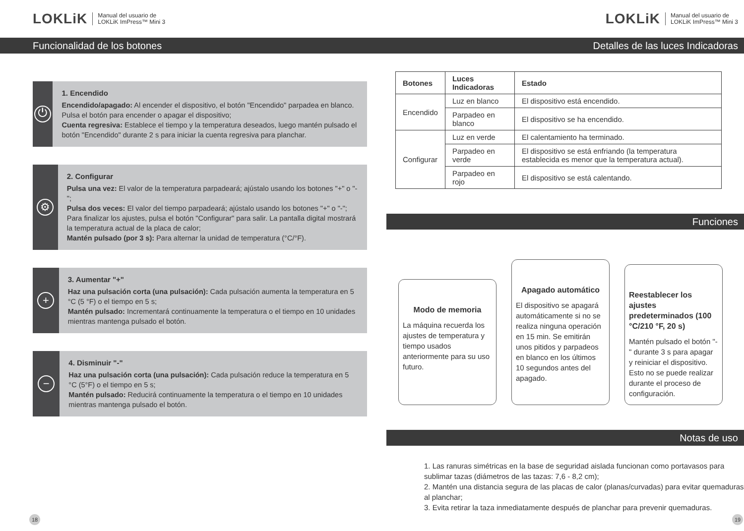LOKLiK Manual del usuario de
LOKLiK ImPress™ Mini 3
Funcionalidad de los botones
⏻
1. Encendido
Encendido/apagado: Al encender el dispositivo, el botón "Encendido" parpadea en blanco. Pulsa el botón para encender o apagar el dispositivo;
Cuenta regresiva: Establece el tiempo y la temperatura deseados, luego mantén pulsado el botón "Encendido" durante 2 s para iniciar la cuenta regresiva para planchar.
⚙
2. Configurar
Pulsa una vez: El valor de la temperatura parpadeará; ajústalo usando los botones "+" o "-";
Pulsa dos veces: El valor del tiempo parpadeará; ajústalo usando los botones "+" o "-";
Para finalizar los ajustes, pulsa el botón "Configurar" para salir. La pantalla digital mostrará la temperatura actual de la placa de calor;
Mantén pulsado (por 3 s): Para alternar la unidad de temperatura (°C/°F).
+
3. Aumentar "+"
Haz una pulsación corta (una pulsación): Cada pulsación aumenta la temperatura en 5 °C (5 °F) o el tiempo en 5 s;
Mantén pulsado: Incrementará continuamente la temperatura o el tiempo en 10 unidades mientras mantenga pulsado el botón.
−
4. Disminuir "-"
Haz una pulsación corta (una pulsación): Cada pulsación reduce la temperatura en 5 °C (5°F) o el tiempo en 5 s;
Mantén pulsado: Reducirá continuamente la temperatura o el tiempo en 10 unidades mientras mantenga pulsado el botón.
18
LOKLiK Manual del usuario de
LOKLiK ImPress™ Mini 3
Detalles de las luces Indicadoras
| Botones | Luces Indicadoras | Estado |
| --- | --- | --- |
| Encendido | Luz en blanco | El dispositivo está encendido. |
| | Parpadeo en blanco | El dispositivo se ha encendido. |
| Configurar | Luz en verde | El calentamiento ha terminado. |
| | Parpadeo en verde | El dispositivo se está enfriando (la temperatura establecida es menor que la temperatura actual). |
| | Parpadeo en rojo | El dispositivo se está calentando. |
Funciones
Modo de memoria
La máquina recuerda los ajustes de temperatura y tiempo usados anteriormente para su uso futuro.
Apagado automático
El dispositivo se apagará automáticamente si no se realiza ninguna operación en 15 min. Se emitirán unos pitidos y parpadeos en blanco en los últimos 10 segundos antes del apagado.
Reestablecer los ajustes predeterminados (100 °C/210 °F, 20 s)
Mantén pulsado el botón "-" durante 3 s para apagar y reiniciar el dispositivo. Esto no se puede realizar durante el proceso de configuración.
Notas de uso
1. Las ranuras simétricas en la base de seguridad aislada funcionan como portavasos para sublimar tazas (diámetros de las tazas: 7,6 - 8,2 cm);
2. Mantén una distancia segura de las placas de calor (planas/curvadas) para evitar quemaduras al planchar;
3. Evita retirar la taza inmediatamente después de planchar para prevenir quemaduras.
19